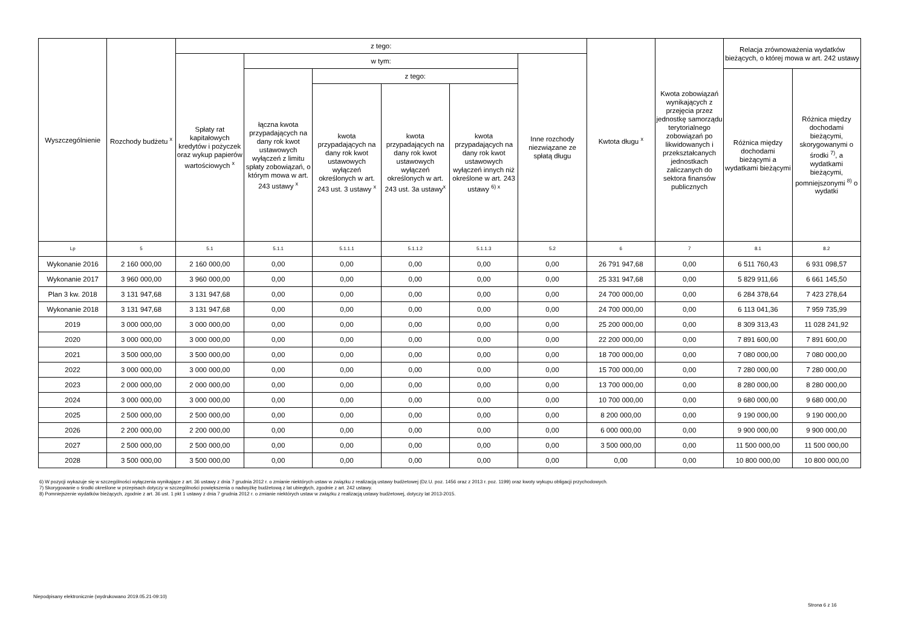| Wyszczególnienie | Rozchody budżetu <sup>x</sup> | z tego: | | | | | | Kwtota długu <sup>x</sup> | Kwota zobowiązań wynikających z przejęcia przez jednostkę samorządu terytorialnego zobowiązań po likwidowanych i przekształcanych jednostkach zaliczanych do sektora finansów publicznych | Relacja zrównoważenia wydatków bieżących, o której mowa w art. 242 ustawy | |
| --- | --- | --- | --- | --- | --- | --- | --- | --- | --- | --- | --- |
| | | Spłaty rat kapitałowych kredytów i pożyczek oraz wykup papierów wartościowych <sup>x</sup> | w tym: | | | | Inne rozchody niezwiązane ze spłatą długu | | | | |
| | | | łączna kwota przypadających na dany rok kwot ustawowych wyłączeń z limitu spłaty zobowiązań, o którym mowa w art. 243 ustawy <sup>x</sup> | z tego: | | | | | | Różnica między dochodami bieżącymi a wydatkami bieżącymi | Różnica między dochodami bieżącymi, skorygowanymi o środki <sup>7)</sup>, a wydatkami bieżącymi, pomniejszonymi <sup>8)</sup> o wydatki |
| | | | | kwota przypadających na dany rok kwot ustawowych wyłączeń określonych w art. 243 ust. 3 ustawy <sup>x</sup> | kwota przypadających na dany rok kwot ustawowych wyłączeń określonych w art. 243 ust. 3a ustawy<sup>x</sup> | kwota przypadających na dany rok kwot ustawowych wyłączeń innych niż określone w art. 243 ustawy <sup>6) x</sup> | | | | | |
| Lp | 5 | 5.1 | 5.1.1 | 5.1.1.1 | 5.1.1.2 | 5.1.1.3 | 5.2 | 6 | 7 | 8.1 | 8.2 |
| Wykonanie 2016 | 2 160 000,00 | 2 160 000,00 | 0,00 | 0,00 | 0,00 | 0,00 | 0,00 | 26 791 947,68 | 0,00 | 6 511 760,43 | 6 931 098,57 |
| Wykonanie 2017 | 3 960 000,00 | 3 960 000,00 | 0,00 | 0,00 | 0,00 | 0,00 | 0,00 | 25 331 947,68 | 0,00 | 5 829 911,66 | 6 661 145,50 |
| Plan 3 kw. 2018 | 3 131 947,68 | 3 131 947,68 | 0,00 | 0,00 | 0,00 | 0,00 | 0,00 | 24 700 000,00 | 0,00 | 6 284 378,64 | 7 423 278,64 |
| Wykonanie 2018 | 3 131 947,68 | 3 131 947,68 | 0,00 | 0,00 | 0,00 | 0,00 | 0,00 | 24 700 000,00 | 0,00 | 6 113 041,36 | 7 959 735,99 |
| 2019 | 3 000 000,00 | 3 000 000,00 | 0,00 | 0,00 | 0,00 | 0,00 | 0,00 | 25 200 000,00 | 0,00 | 8 309 313,43 | 11 028 241,92 |
| 2020 | 3 000 000,00 | 3 000 000,00 | 0,00 | 0,00 | 0,00 | 0,00 | 0,00 | 22 200 000,00 | 0,00 | 7 891 600,00 | 7 891 600,00 |
| 2021 | 3 500 000,00 | 3 500 000,00 | 0,00 | 0,00 | 0,00 | 0,00 | 0,00 | 18 700 000,00 | 0,00 | 7 080 000,00 | 7 080 000,00 |
| 2022 | 3 000 000,00 | 3 000 000,00 | 0,00 | 0,00 | 0,00 | 0,00 | 0,00 | 15 700 000,00 | 0,00 | 7 280 000,00 | 7 280 000,00 |
| 2023 | 2 000 000,00 | 2 000 000,00 | 0,00 | 0,00 | 0,00 | 0,00 | 0,00 | 13 700 000,00 | 0,00 | 8 280 000,00 | 8 280 000,00 |
| 2024 | 3 000 000,00 | 3 000 000,00 | 0,00 | 0,00 | 0,00 | 0,00 | 0,00 | 10 700 000,00 | 0,00 | 9 680 000,00 | 9 680 000,00 |
| 2025 | 2 500 000,00 | 2 500 000,00 | 0,00 | 0,00 | 0,00 | 0,00 | 0,00 | 8 200 000,00 | 0,00 | 9 190 000,00 | 9 190 000,00 |
| 2026 | 2 200 000,00 | 2 200 000,00 | 0,00 | 0,00 | 0,00 | 0,00 | 0,00 | 6 000 000,00 | 0,00 | 9 900 000,00 | 9 900 000,00 |
| 2027 | 2 500 000,00 | 2 500 000,00 | 0,00 | 0,00 | 0,00 | 0,00 | 0,00 | 3 500 000,00 | 0,00 | 11 500 000,00 | 11 500 000,00 |
| 2028 | 3 500 000,00 | 3 500 000,00 | 0,00 | 0,00 | 0,00 | 0,00 | 0,00 | 0,00 | 0,00 | 10 800 000,00 | 10 800 000,00 |
6) W pozycji wykazuje się w szczególności wyłączenia wynikające z art. 36 ustawy z dnia 7 grudnia 2012 r. o zmianie niektórych ustaw w związku z realizacją ustawy budżetowej (Dz.U. poz. 1456 oraz z 2013 r. poz. 1199) oraz kwoty wykupu obligacji przychodowych.
7) Skorygowanie o środki określone w przepisach dotyczy w szczególności powiększenia o nadwyżkę budżetową z lat ubiegłych, zgodnie z art. 242 ustawy.
8) Pomniejszenie wydatków bieżących, zgodnie z art. 36 ust. 1 pkt 1 ustawy z dnia 7 grudnia 2012 r. o zmianie niektórych ustaw w związku z realizacją ustawy budżetowej, dotyczy lat 2013-2015.
Niepodpisany elektronicznie (wydrukowano 2019.05.21-09:10)
Strona 6 z 16